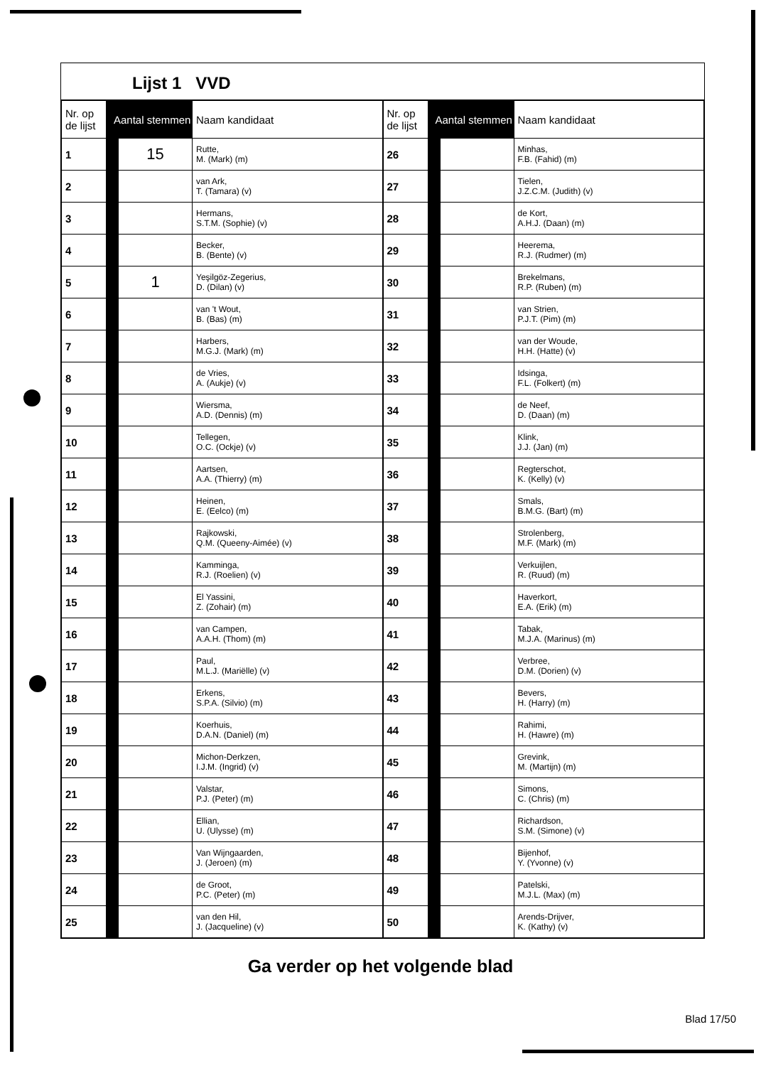Lijst 1 VVD
| Nr. op de lijst | Aantal stemmen | | Naam kandidaat |
| --- | --- | --- | --- |
| 1 | | 15 | Rutte, M. (Mark) (m) |
| 2 | | | van Ark, T. (Tamara) (v) |
| 3 | | | Hermans, S.T.M. (Sophie) (v) |
| 4 | | | Becker, B. (Bente) (v) |
| 5 | | 1 | Yeşilgöz-Zegerius, D. (Dilan) (v) |
| 6 | | | van 't Wout, B. (Bas) (m) |
| 7 | | | Harbers, M.G.J. (Mark) (m) |
| 8 | | | de Vries, A. (Aukje) (v) |
| 9 | | | Wiersma, A.D. (Dennis) (m) |
| 10 | | | Tellegen, O.C. (Ockje) (v) |
| 11 | | | Aartsen, A.A. (Thierry) (m) |
| 12 | | | Heinen, E. (Eelco) (m) |
| 13 | | | Rajkowski, Q.M. (Queeny-Aimée) (v) |
| 14 | | | Kamminga, R.J. (Roelien) (v) |
| 15 | | | El Yassini, Z. (Zohair) (m) |
| 16 | | | van Campen, A.A.H. (Thom) (m) |
| 17 | | | Paul, M.L.J. (Mariëlle) (v) |
| 18 | | | Erkens, S.P.A. (Silvio) (m) |
| 19 | | | Koerhuis, D.A.N. (Daniel) (m) |
| 20 | | | Michon-Derkzen, I.J.M. (Ingrid) (v) |
| 21 | | | Valstar, P.J. (Peter) (m) |
| 22 | | | Ellian, U. (Ulysse) (m) |
| 23 | | | Van Wijngaarden, J. (Jeroen) (m) |
| 24 | | | de Groot, P.C. (Peter) (m) |
| 25 | | | van den Hil, J. (Jacqueline) (v) |
| Nr. op de lijst | Aantal stemmen | | Naam kandidaat |
| --- | --- | --- | --- |
| 26 | | | Minhas, F.B. (Fahid) (m) |
| 27 | | | Tielen, J.Z.C.M. (Judith) (v) |
| 28 | | | de Kort, A.H.J. (Daan) (m) |
| 29 | | | Heerema, R.J. (Rudmer) (m) |
| 30 | | | Brekelmans, R.P. (Ruben) (m) |
| 31 | | | van Strien, P.J.T. (Pim) (m) |
| 32 | | | van der Woude, H.H. (Hatte) (v) |
| 33 | | | Idsinga, F.L. (Folkert) (m) |
| 34 | | | de Neef, D. (Daan) (m) |
| 35 | | | Klink, J.J. (Jan) (m) |
| 36 | | | Regterschot, K. (Kelly) (v) |
| 37 | | | Smals, B.M.G. (Bart) (m) |
| 38 | | | Strolenberg, M.F. (Mark) (m) |
| 39 | | | Verkuijlen, R. (Ruud) (m) |
| 40 | | | Haverkort, E.A. (Erik) (m) |
| 41 | | | Tabak, M.J.A. (Marinus) (m) |
| 42 | | | Verbree, D.M. (Dorien) (v) |
| 43 | | | Bevers, H. (Harry) (m) |
| 44 | | | Rahimi, H. (Hawre) (m) |
| 45 | | | Grevink, M. (Martijn) (m) |
| 46 | | | Simons, C. (Chris) (m) |
| 47 | | | Richardson, S.M. (Simone) (v) |
| 48 | | | Bijenhof, Y. (Yvonne) (v) |
| 49 | | | Patelski, M.J.L. (Max) (m) |
| 50 | | | Arends-Drijver, K. (Kathy) (v) |
Ga verder op het volgende blad
Blad 17/50